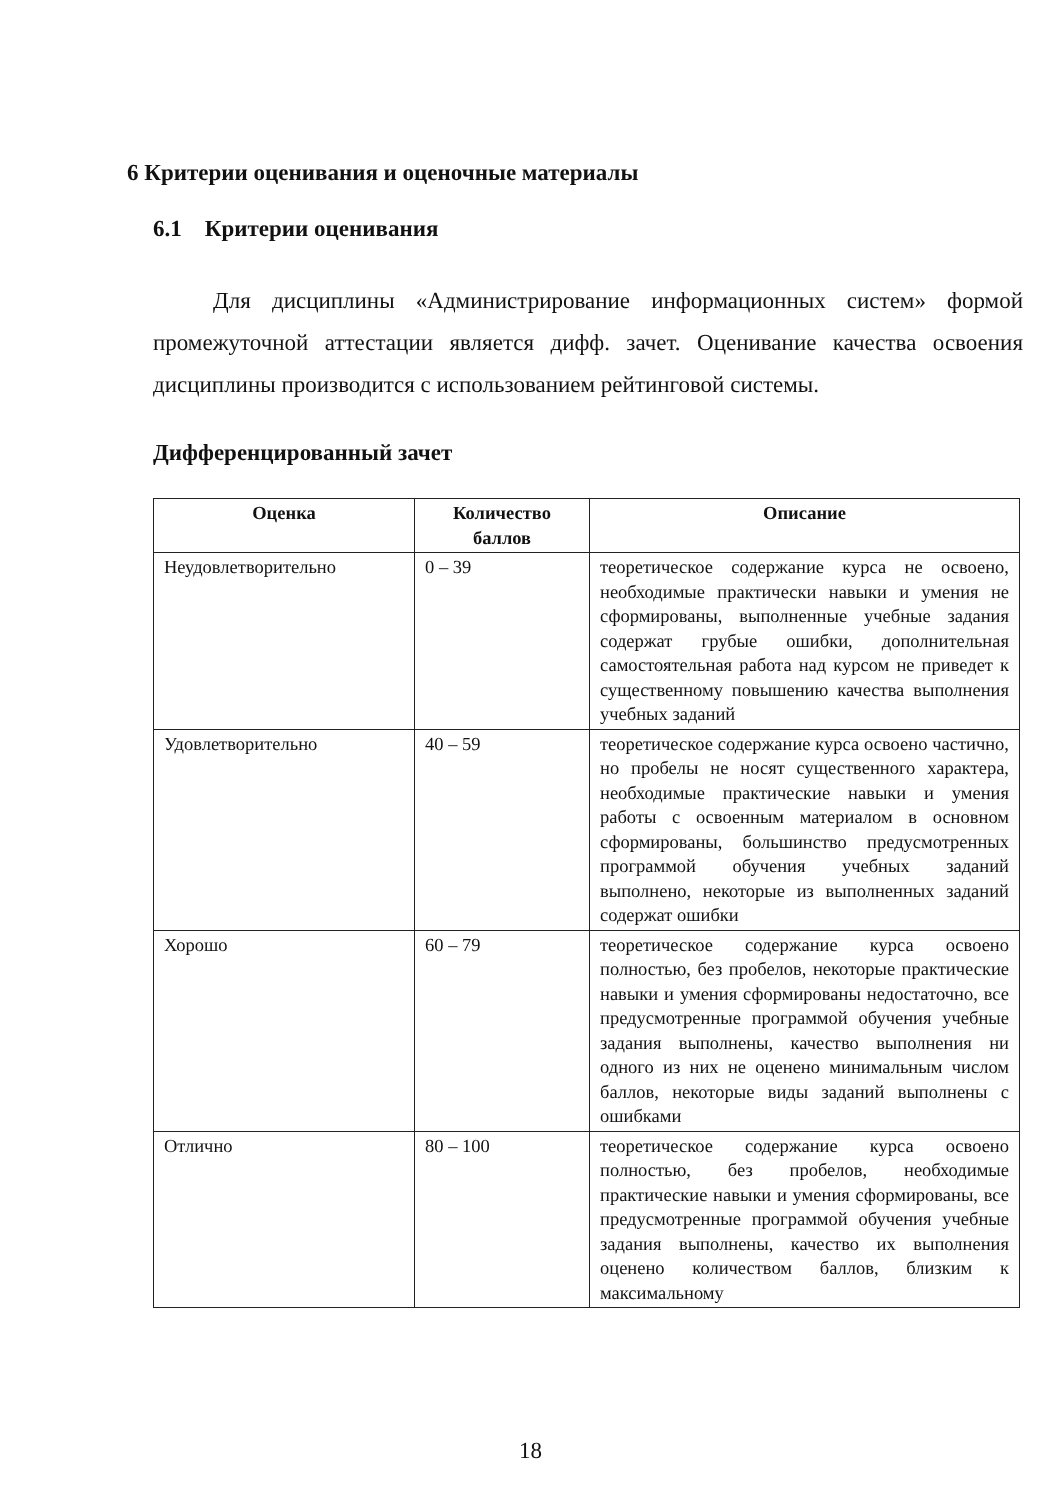6 Критерии оценивания и оценочные материалы
6.1 Критерии оценивания
Для дисциплины «Администрирование информационных систем» формой промежуточной аттестации является дифф. зачет. Оценивание качества освоения дисциплины производится с использованием рейтинговой системы.
Дифференцированный зачет
| Оценка | Количество баллов | Описание |
| --- | --- | --- |
| Неудовлетворительно | 0 – 39 | теоретическое содержание курса не освоено, необходимые практически навыки и умения не сформированы, выполненные учебные задания содержат грубые ошибки, дополнительная самостоятельная работа над курсом не приведет к существенному повышению качества выполнения учебных заданий |
| Удовлетворительно | 40 – 59 | теоретическое содержание курса освоено частично, но пробелы не носят существенного характера, необходимые практические навыки и умения работы с освоенным материалом в основном сформированы, большинство предусмотренных программой обучения учебных заданий выполнено, некоторые из выполненных заданий содержат ошибки |
| Хорошо | 60 – 79 | теоретическое содержание курса освоено полностью, без пробелов, некоторые практические навыки и умения сформированы недостаточно, все предусмотренные программой обучения учебные задания выполнены, качество выполнения ни одного из них не оценено минимальным числом баллов, некоторые виды заданий выполнены с ошибками |
| Отлично | 80 – 100 | теоретическое содержание курса освоено полностью, без пробелов, необходимые практические навыки и умения сформированы, все предусмотренные программой обучения учебные задания выполнены, качество их выполнения оценено количеством баллов, близким к максимальному |
18